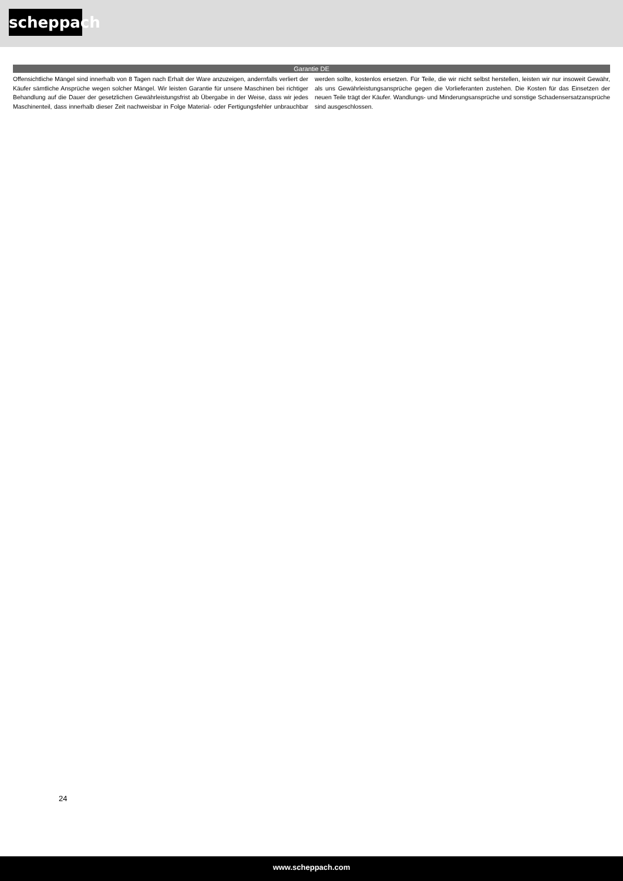scheppach
Garantie DE
Offensichtliche Mängel sind innerhalb von 8 Tagen nach Erhalt der Ware anzuzeigen, andernfalls verliert der Käufer sämtliche Ansprüche wegen solcher Mängel. Wir leisten Garantie für unsere Maschinen bei richtiger Behandlung auf die Dauer der gesetzlichen Gewährleistungsfrist ab Übergabe in der Weise, dass wir jedes Maschinenteil, dass innerhalb dieser Zeit nachweisbar in Folge Material- oder Fertigungsfehler unbrauchbar werden sollte, kostenlos ersetzen. Für Teile, die wir nicht selbst herstellen, leisten wir nur insoweit Gewähr, als uns Gewährleistungsansprüche gegen die Vorlieferanten zustehen. Die Kosten für das Einsetzen der neuen Teile trägt der Käufer. Wandlungs- und Minderungsansprüche und sonstige Schadensersatzansprüche sind ausgeschlossen.
24
www.scheppach.com